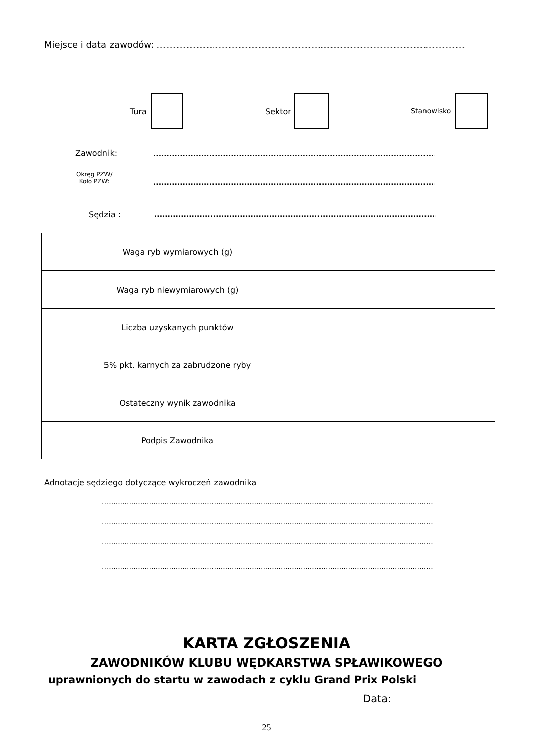Miejsce i data zawodów: .......................................................................................................................................................................................................................
Tura Sektor Stanowisko
Zawodnik: ..........................................................................................................................
Okręg PZW/
Koło PZW:
..........................................................................................................................
Sędzia : ..........................................................................................................................
| Waga ryb wymiarowych (g) | |
| Waga ryb niewymiarowych (g) | |
| Liczba uzyskanych punktów | |
| 5% pkt. karnych za zabrudzone ryby | |
| Ostateczny wynik zawodnika | |
| Podpis Zawodnika | |
Adnotacje sędziego dotyczące wykroczeń zawodnika
..............................................................................................................................................................
..............................................................................................................................................................
..............................................................................................................................................................
..............................................................................................................................................................
KARTA ZGŁOSZENIA
ZAWODNIKÓW KLUBU WĘDKARSTWA SPŁAWIKOWEGO
uprawnionych do startu w zawodach z cyklu Grand Prix Polski .............................................
Data:......................................................................
25